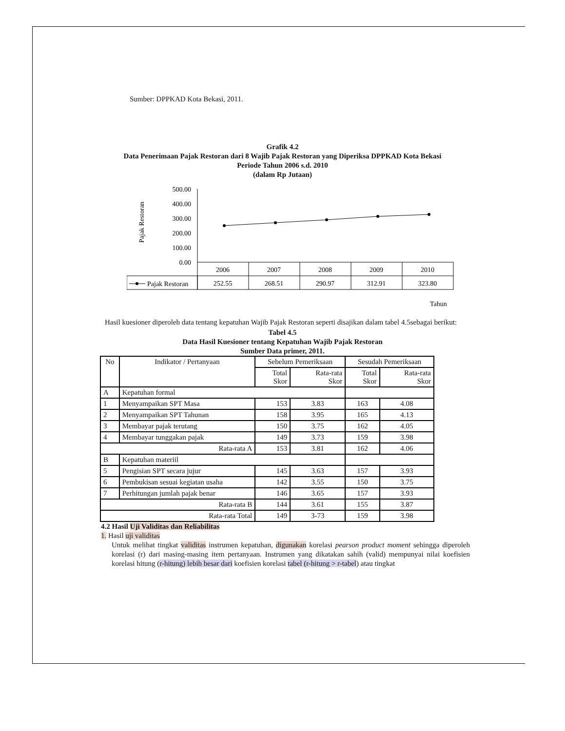Sumber: DPPKAD Kota Bekasi, 2011.
Grafik 4.2
Data Penerimaan Pajak Restoran dari 8 Wajib Pajak Restoran yang Diperiksa DPPKAD Kota Bekasi
Periode Tahun 2006 s.d. 2010
(dalam Rp Jutaan)
Pajak Restoran
500.00
400.00
300.00
200.00
100.00
0.00
2006
2007
2008
2009
2010
252.55
268.51
290.97
312.91
323.80
Pajak Restoran
Tahun
Hasil kuesioner diperoleh data tentang kepatuhan Wajib Pajak Restoran seperti disajikan dalam tabel 4.5sebagai berikut:
Tabel 4.5
Data Hasil Kuesioner tentang Kepatuhan Wajib Pajak Restoran
Sumber Data primer, 2011.
| No | Indikator / Pertanyaan | Sebelum Pemeriksaan | | Sesudah Pemeriksaan | |
| --- | --- | --- | --- | --- | --- |
| | | Total Skor | Rata-rata Skor | Total Skor | Rata-rata Skor |
| A | Kepatuhan formal | | | | |
| 1 | Menyampaikan SPT Masa | 153 | 3.83 | 163 | 4.08 |
| 2 | Menyampaikan SPT Tahunan | 158 | 3.95 | 165 | 4.13 |
| 3 | Membayar pajak terutang | 150 | 3.75 | 162 | 4.05 |
| 4 | Membayar tunggakan pajak | 149 | 3.73 | 159 | 3.98 |
| Rata-rata A | | 153 | 3.81 | 162 | 4.06 |
| B | Kepatuhan materiil | | | | |
| 5 | Pengisian SPT secara jujur | 145 | 3.63 | 157 | 3.93 |
| 6 | Pembukisan sesuai kegiatan usaha | 142 | 3.55 | 150 | 3.75 |
| 7 | Perhitungan jumlah pajak benar | 146 | 3.65 | 157 | 3.93 |
| Rata-rata B | | 144 | 3.61 | 155 | 3.87 |
| Rata-rata Total | | 149 | 3-73 | 159 | 3.98 |
4.2 Hasil Uji Validitas dan Reliabilitas
1. Hasil uji validitas
Untuk melihat tingkat validitas instrumen kepatuhan, digunakan korelasi pearson product moment sehingga diperoleh korelasi (r) dari masing-masing item pertanyaan. Instrumen yang dikatakan sahih (valid) mempunyai nilai koefisien korelasi hitung (r-hitung) lebih besar dari koefisien korelasi tabel (r-hitung > r-tabel) atau tingkat